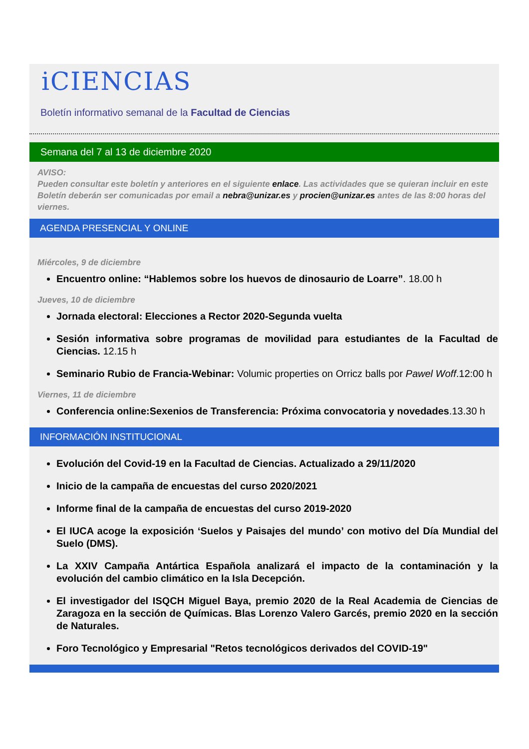iCIENCIAS
Boletín informativo semanal de la Facultad de Ciencias
Semana del 7 al 13 de diciembre 2020
AVISO:
Pueden consultar este boletín y anteriores en el siguiente enlace. Las actividades que se quieran incluir en este Boletín deberán ser comunicadas por email a nebra@unizar.es y procien@unizar.es antes de las 8:00 horas del viernes.
AGENDA PRESENCIAL Y ONLINE
Miércoles, 9 de diciembre
Encuentro online: “Hablemos sobre los huevos de dinosaurio de Loarre”. 18.00 h
Jueves, 10 de diciembre
Jornada electoral: Elecciones a Rector 2020-Segunda vuelta
Sesión informativa sobre programas de movilidad para estudiantes de la Facultad de Ciencias. 12.15 h
Seminario Rubio de Francia-Webinar: Volumic properties on Orricz balls por Pawel Woff.12:00 h
Viernes, 11 de diciembre
Conferencia online:Sexenios de Transferencia: Próxima convocatoria y novedades.13.30 h
INFORMACIÓN INSTITUCIONAL
Evolución del Covid-19 en la Facultad de Ciencias. Actualizado a 29/11/2020
Inicio de la campaña de encuestas del curso 2020/2021
Informe final de la campaña de encuestas del curso 2019-2020
El IUCA acoge la exposición ‘Suelos y Paisajes del mundo’ con motivo del Día Mundial del Suelo (DMS).
La XXIV Campaña Antártica Española analizará el impacto de la contaminación y la evolución del cambio climático en la Isla Decepción.
El investigador del ISQCH Miguel Baya, premio 2020 de la Real Academia de Ciencias de Zaragoza en la sección de Químicas. Blas Lorenzo Valero Garcés, premio 2020 en la sección de Naturales.
Foro Tecnológico y Empresarial "Retos tecnológicos derivados del COVID-19"